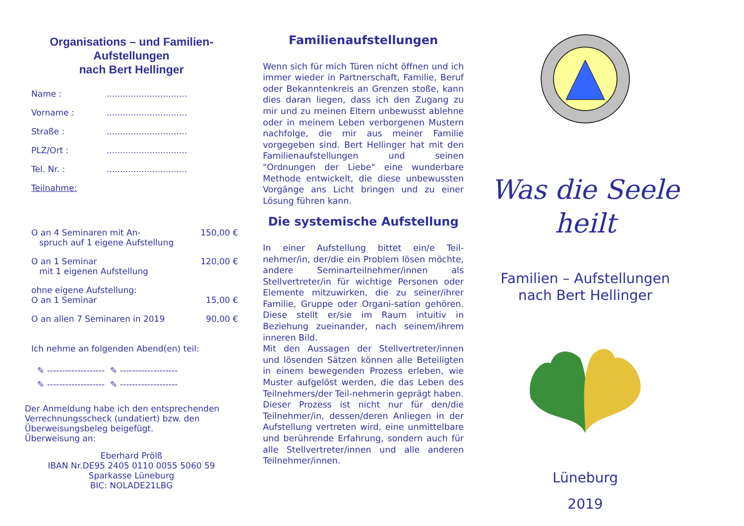Organisations – und Familien-
Aufstellungen
nach Bert Hellinger
Name :..............................
Vorname :..............................
Straße :..............................
PLZ/Ort :..............................
Tel. Nr. :..............................
Teilnahme:
O an 4 Seminaren mit An-
spruch auf 1 eigene Aufstellung 150,00 €
O an 1 Seminar
mit 1 eigenen Aufstellung 120,00 €
ohne eigene Aufstellung:
O an 1 Seminar
15,00 €
O an allen 7 Seminaren in 2019 90,00 €
Ich nehme an folgenden Abend(en) teil:
✎ ------------------- ✎ -------------------
✎ ------------------- ✎ -------------------
Der Anmeldung habe ich den entsprechenden Verrechnungsscheck (undatiert) bzw. den Überweisungsbeleg beigefügt.
Überweisung an:
Eberhard Prölß
IBAN Nr.DE95 2405 0110 0055 5060 59
Sparkasse Lüneburg
BIC: NOLADE21LBG
Familienaufstellungen
Wenn sich für mich Türen nicht öffnen und ich immer wieder in Partnerschaft, Familie, Beruf oder Bekanntenkreis an Grenzen stoße, kann dies daran liegen, dass ich den Zugang zu mir und zu meinen Eltern unbewusst ablehne oder in meinem Leben verborgenen Mustern nachfolge, die mir aus meiner Familie vorgegeben sind. Bert Hellinger hat mit den Familienaufstellungen und seinen "Ordnungen der Liebe" eine wunderbare Methode entwickelt, die diese unbewussten Vorgänge ans Licht bringen und zu einer Lösung führen kann.
Die systemische Aufstellung
In einer Aufstellung bittet ein/e Teil-nehmer/in, der/die ein Problem lösen möchte, andere Seminarteilnehmer/innen als Stellvertreter/in für wichtige Personen oder Elemente mitzuwirken, die zu seiner/ihrer Familie, Gruppe oder Organi-sation gehören. Diese stellt er/sie im Raum intuitiv in Beziehung zueinander, nach seinem/ihrem inneren Bild.
Mit den Aussagen der Stellvertreter/innen und lösenden Sätzen können alle Beteiligten in einem bewegenden Prozess erleben, wie Muster aufgelöst werden, die das Leben des Teilnehmers/der Teil-nehmerin geprägt haben.
Dieser Prozess ist nicht nur für den/die Teilnehmer/in, dessen/deren Anliegen in der Aufstellung vertreten wird, eine unmittelbare und berührende Erfahrung, sondern auch für alle Stellvertreter/innen und alle anderen Teilnehmer/innen.
Was die Seele heilt
Familien – Aufstellungen
nach Bert Hellinger
Lüneburg
2019